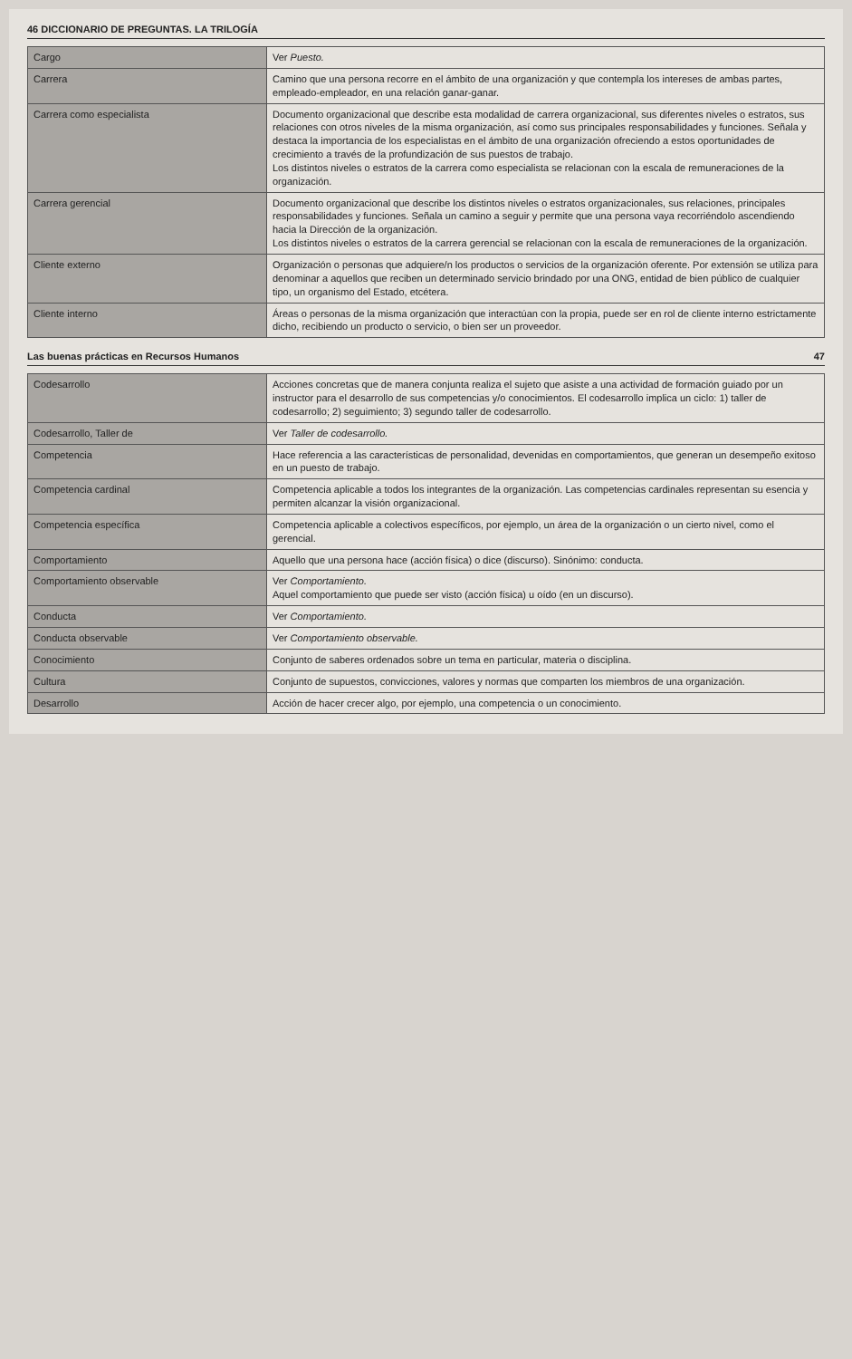46 DICCIONARIO DE PREGUNTAS. LA TRILOGÍA
| Cargo | Ver Puesto. |
| Carrera | Camino que una persona recorre en el ámbito de una organización y que contempla los intereses de ambas partes, empleado-empleador, en una relación ganar-ganar. |
| Carrera como especialista | Documento organizacional que describe esta modalidad de carrera organizacional, sus diferentes niveles o estratos, sus relaciones con otros niveles de la misma organización, así como sus principales responsabilidades y funciones. Señala y destaca la importancia de los especialistas en el ámbito de una organización ofreciendo a estos oportunidades de crecimiento a través de la profundización de sus puestos de trabajo. Los distintos niveles o estratos de la carrera como especialista se relacionan con la escala de remuneraciones de la organización. |
| Carrera gerencial | Documento organizacional que describe los distintos niveles o estratos organizacionales, sus relaciones, principales responsabilidades y funciones. Señala un camino a seguir y permite que una persona vaya recorriéndolo ascendiendo hacia la Dirección de la organización. Los distintos niveles o estratos de la carrera gerencial se relacionan con la escala de remuneraciones de la organización. |
| Cliente externo | Organización o personas que adquiere/n los productos o servicios de la organización oferente. Por extensión se utiliza para denominar a aquellos que reciben un determinado servicio brindado por una ONG, entidad de bien público de cualquier tipo, un organismo del Estado, etcétera. |
| Cliente interno | Áreas o personas de la misma organización que interactúan con la propia, puede ser en rol de cliente interno estrictamente dicho, recibiendo un producto o servicio, o bien ser un proveedor. |
Las buenas prácticas en Recursos Humanos 47
| Codesarrollo | Acciones concretas que de manera conjunta realiza el sujeto que asiste a una actividad de formación guiado por un instructor para el desarrollo de sus competencias y/o conocimientos. El codesarrollo implica un ciclo: 1) taller de codesarrollo; 2) seguimiento; 3) segundo taller de codesarrollo. |
| Codesarrollo, Taller de | Ver Taller de codesarrollo. |
| Competencia | Hace referencia a las características de personalidad, devenidas en comportamientos, que generan un desempeño exitoso en un puesto de trabajo. |
| Competencia cardinal | Competencia aplicable a todos los integrantes de la organización. Las competencias cardinales representan su esencia y permiten alcanzar la visión organizacional. |
| Competencia específica | Competencia aplicable a colectivos específicos, por ejemplo, un área de la organización o un cierto nivel, como el gerencial. |
| Comportamiento | Aquello que una persona hace (acción física) o dice (discurso). Sinónimo: conducta. |
| Comportamiento observable | Ver Comportamiento. Aquel comportamiento que puede ser visto (acción física) u oído (en un discurso). |
| Conducta | Ver Comportamiento. |
| Conducta observable | Ver Comportamiento observable. |
| Conocimiento | Conjunto de saberes ordenados sobre un tema en particular, materia o disciplina. |
| Cultura | Conjunto de supuestos, convicciones, valores y normas que comparten los miembros de una organización. |
| Desarrollo | Acción de hacer crecer algo, por ejemplo, una competencia o un conocimiento. |